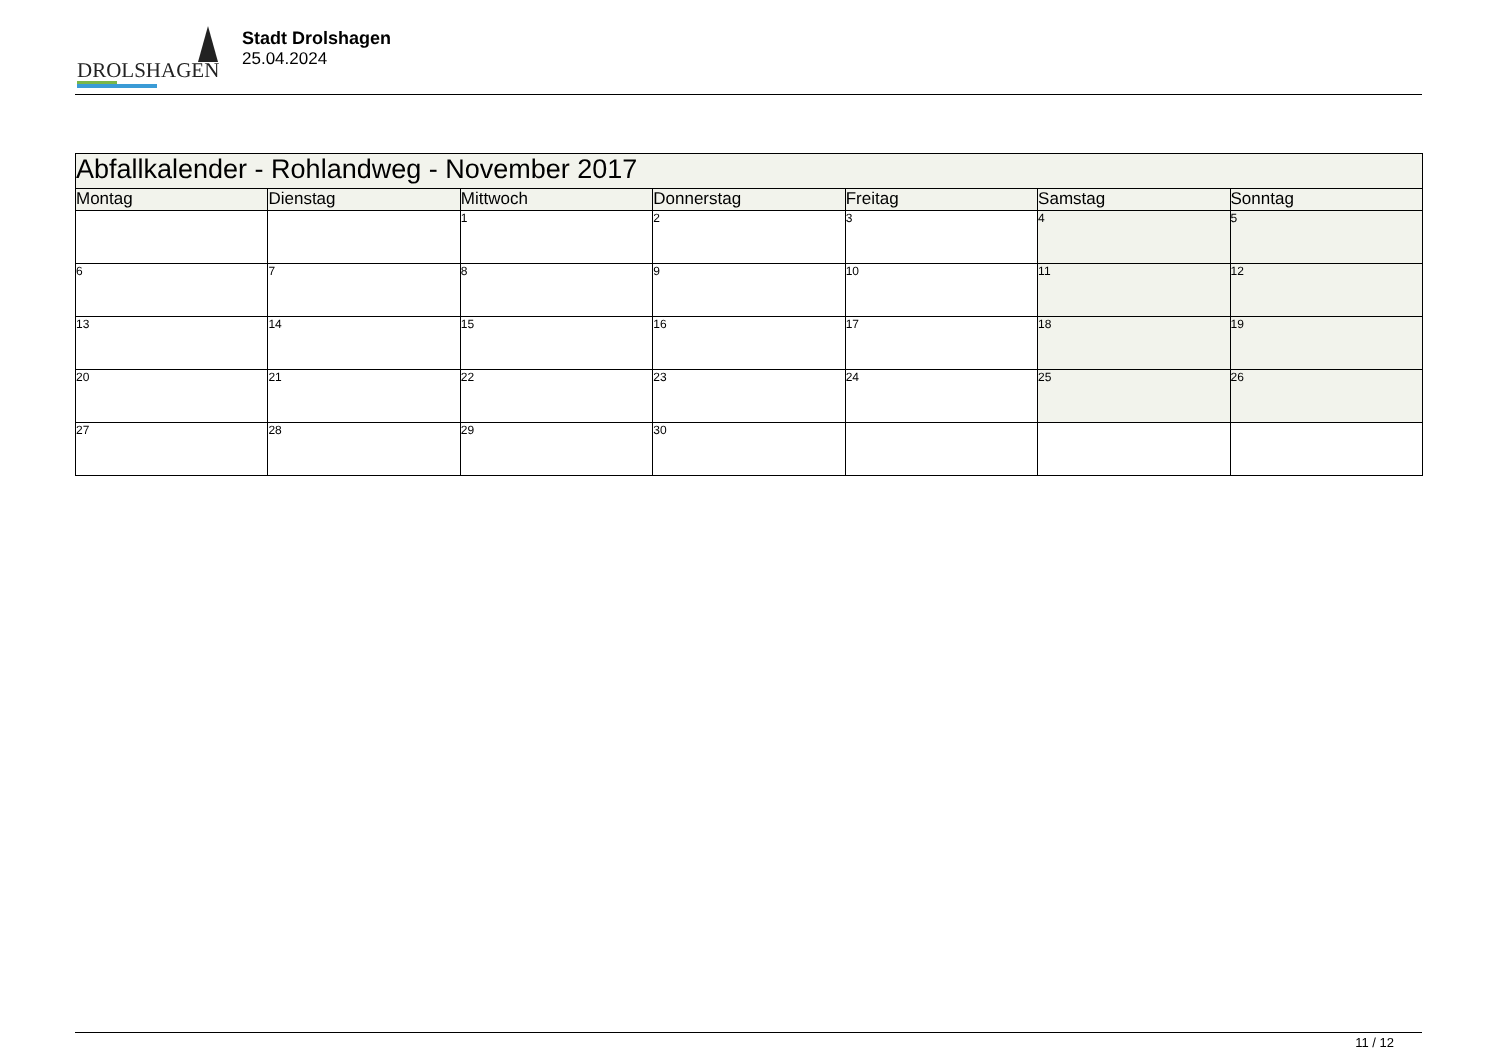DROLSHAGEN
Stadt Drolshagen
25.04.2024
| Abfallkalender - Rohlandweg - November 2017 | | | | | | |
| --- | --- | --- | --- | --- | --- | --- |
| Montag | Dienstag | Mittwoch | Donnerstag | Freitag | Samstag | Sonntag |
| | | 1 | 2 | 3 | 4 | 5 |
| 6 | 7 | 8 | 9 | 10 | 11 | 12 |
| 13 | 14 | 15 | 16 | 17 | 18 | 19 |
| 20 | 21 | 22 | 23 | 24 | 25 | 26 |
| 27 | 28 | 29 | 30 | | | |
11 / 12